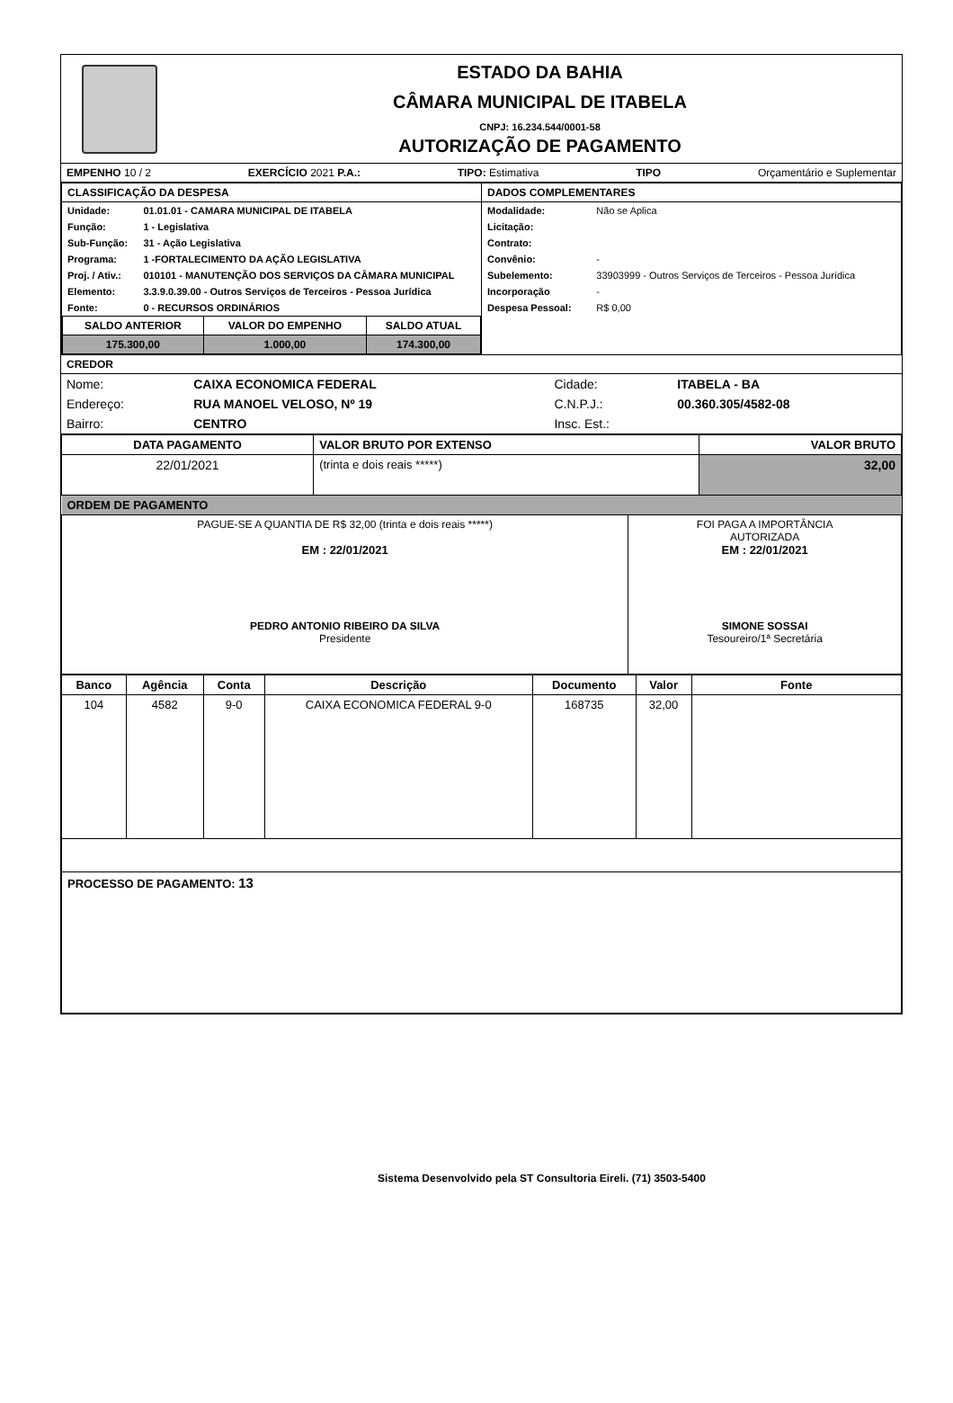ESTADO DA BAHIA
CÂMARA MUNICIPAL DE ITABELA
CNPJ: 16.234.544/0001-58
AUTORIZAÇÃO DE PAGAMENTO
EMPENHO 10 / 2 EXERCÍCIO 2021 P.A.: TIPO: Estimativa TIPO Orçamentário e Suplementar
| CLASSIFICAÇÃO DA DESPESA | DADOS COMPLEMENTARES |
| --- | --- |
| / Unidade: / 01.01.01 - CAMARA MUNICIPAL DE ITABELA / / Função: / 1 - Legislativa / / Sub-Função: / 31 - Ação Legislativa / / Programa: / 1 -FORTALECIMENTO DA AÇÃO LEGISLATIVA / / Proj. / Ativ.: / 010101 - MANUTENÇÃO DOS SERVIÇOS DA CÂMARA MUNICIPAL / / Elemento: / 3.3.9.0.39.00 - Outros Serviços de Terceiros - Pessoa Jurídica / / Fonte: / 0 - RECURSOS ORDINÁRIOS / / SALDO ANTERIOR / VALOR DO EMPENHO / SALDO ATUAL / / --- / --- / --- / / 175.300,00 / 1.000,00 / 174.300,00 / | / Modalidade: / Não se Aplica / / Licitação: / / / Contrato: / / / Convênio: / - / / Subelemento: / 33903999 - Outros Serviços de Terceiros - Pessoa Jurídica / / Incorporação / - / / Despesa Pessoal: / R$ 0,00 / |
CREDOR
| Nome: | CAIXA ECONOMICA FEDERAL | Cidade: | ITABELA - BA |
| Endereço: | RUA MANOEL VELOSO, Nº 19 | C.N.P.J.: | 00.360.305/4582-08 |
| Bairro: | CENTRO | Insc. Est.: | |
| DATA PAGAMENTO | VALOR BRUTO POR EXTENSO | VALOR BRUTO |
| --- | --- | --- |
| 22/01/2021 | (trinta e dois reais *****) | 32,00 |
| ORDEM DE PAGAMENTO | | |
| PAGUE-SE A QUANTIA DE R$ 32,00 (trinta e dois reais *****) EM : 22/01/2021 PEDRO ANTONIO RIBEIRO DA SILVA Presidente | FOI PAGA A IMPORTÂNCIA AUTORIZADA EM : 22/01/2021 SIMONE SOSSAI Tesoureiro/1ª Secretária |
| Banco | Agência | Conta | Descrição | Documento | Valor | Fonte |
| --- | --- | --- | --- | --- | --- | --- |
| 104 | 4582 | 9-0 | CAIXA ECONOMICA FEDERAL 9-0 | 168735 | 32,00 | |
| PROCESSO DE PAGAMENTO: 13 | | | | | | |
Sistema Desenvolvido pela ST Consultoria Eireli. (71) 3503-5400